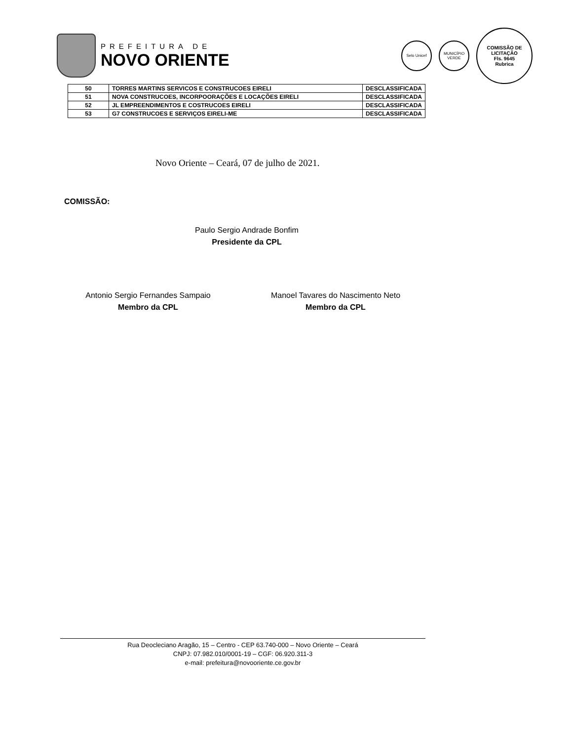PREFEITURA DE
NOVO ORIENTE
Selo Unicef
MUNICÍPIO VERDE
COMISSÃO DE LICITAÇÃO
Fls. 9645
Rubrica
| 50 | TORRES MARTINS SERVICOS E CONSTRUCOES EIRELI | DESCLASSIFICADA |
| 51 | NOVA CONSTRUCOES, INCORPOORAÇÕES E LOCAÇÕES EIRELI | DESCLASSIFICADA |
| 52 | JL EMPREENDIMENTOS E COSTRUCOES EIRELI | DESCLASSIFICADA |
| 53 | G7 CONSTRUCOES E SERVIÇOS EIRELI-ME | DESCLASSIFICADA |
Novo Oriente – Ceará, 07 de julho de 2021.
COMISSÃO:
Paulo Sergio Andrade Bonfim
Presidente da CPL
Antonio Sergio Fernandes Sampaio
Membro da CPL
Manoel Tavares do Nascimento Neto
Membro da CPL
Rua Deocleciano Aragão, 15 – Centro - CEP 63.740-000 – Novo Oriente – Ceará
CNPJ: 07.982.010/0001-19 – CGF: 06.920.311-3
e-mail: prefeitura@novooriente.ce.gov.br